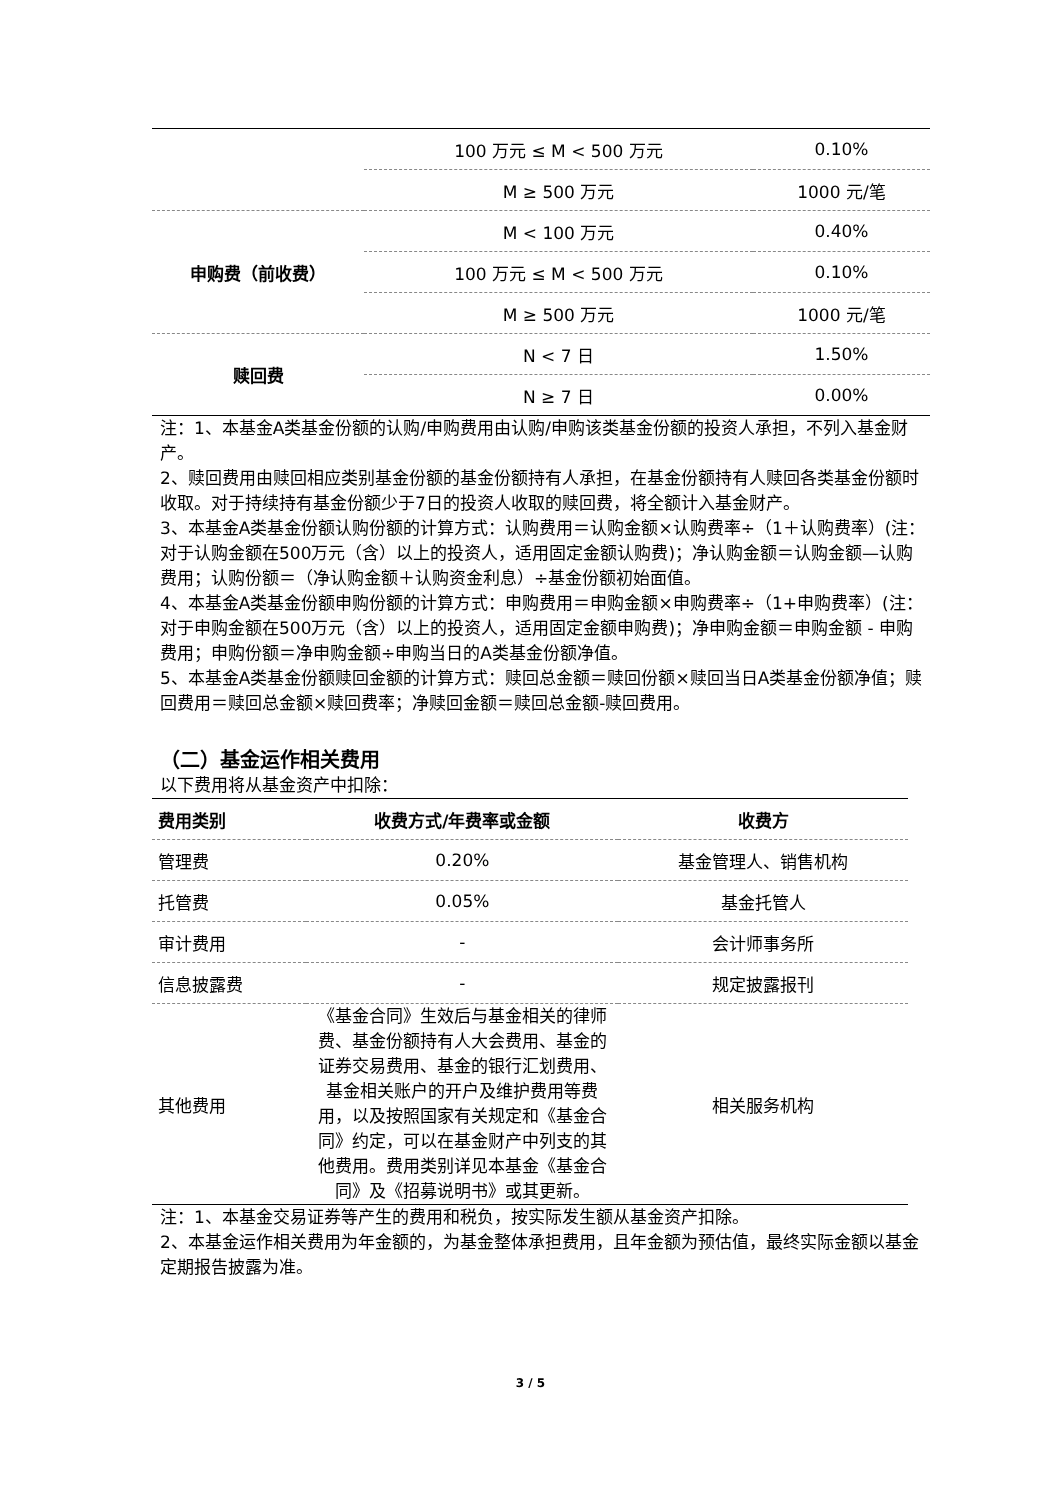| | 100 万元 ≤ M < 500 万元 | 0.10% |
| | M ≥ 500 万元 | 1000 元/笔 |
| 申购费（前收费） | M < 100 万元 | 0.40% |
| | 100 万元 ≤ M < 500 万元 | 0.10% |
| | M ≥ 500 万元 | 1000 元/笔 |
| 赎回费 | N < 7 日 | 1.50% |
| | N ≥ 7 日 | 0.00% |
注：1、本基金A类基金份额的认购/申购费用由认购/申购该类基金份额的投资人承担，不列入基金财产。
2、赎回费用由赎回相应类别基金份额的基金份额持有人承担，在基金份额持有人赎回各类基金份额时收取。对于持续持有基金份额少于7日的投资人收取的赎回费，将全额计入基金财产。
3、本基金A类基金份额认购份额的计算方式：认购费用＝认购金额×认购费率÷（1＋认购费率）(注：对于认购金额在500万元（含）以上的投资人，适用固定金额认购费)；净认购金额＝认购金额—认购费用；认购份额＝（净认购金额＋认购资金利息）÷基金份额初始面值。
4、本基金A类基金份额申购份额的计算方式：申购费用＝申购金额×申购费率÷（1+申购费率）(注：对于申购金额在500万元（含）以上的投资人，适用固定金额申购费)；净申购金额＝申购金额 - 申购费用；申购份额＝净申购金额÷申购当日的A类基金份额净值。
5、本基金A类基金份额赎回金额的计算方式：赎回总金额＝赎回份额×赎回当日A类基金份额净值；赎回费用＝赎回总金额×赎回费率；净赎回金额＝赎回总金额-赎回费用。
（二）基金运作相关费用
以下费用将从基金资产中扣除：
| 费用类别 | 收费方式/年费率或金额 | 收费方 |
| --- | --- | --- |
| 管理费 | 0.20% | 基金管理人、销售机构 |
| 托管费 | 0.05% | 基金托管人 |
| 审计费用 | - | 会计师事务所 |
| 信息披露费 | - | 规定披露报刊 |
| 其他费用 | 《基金合同》生效后与基金相关的律师费、基金份额持有人大会费用、基金的证券交易费用、基金的银行汇划费用、基金相关账户的开户及维护费用等费用，以及按照国家有关规定和《基金合同》约定，可以在基金财产中列支的其他费用。费用类别详见本基金《基金合同》及《招募说明书》或其更新。 | 相关服务机构 |
注：1、本基金交易证券等产生的费用和税负，按实际发生额从基金资产扣除。
2、本基金运作相关费用为年金额的，为基金整体承担费用，且年金额为预估值，最终实际金额以基金定期报告披露为准。
3 / 5